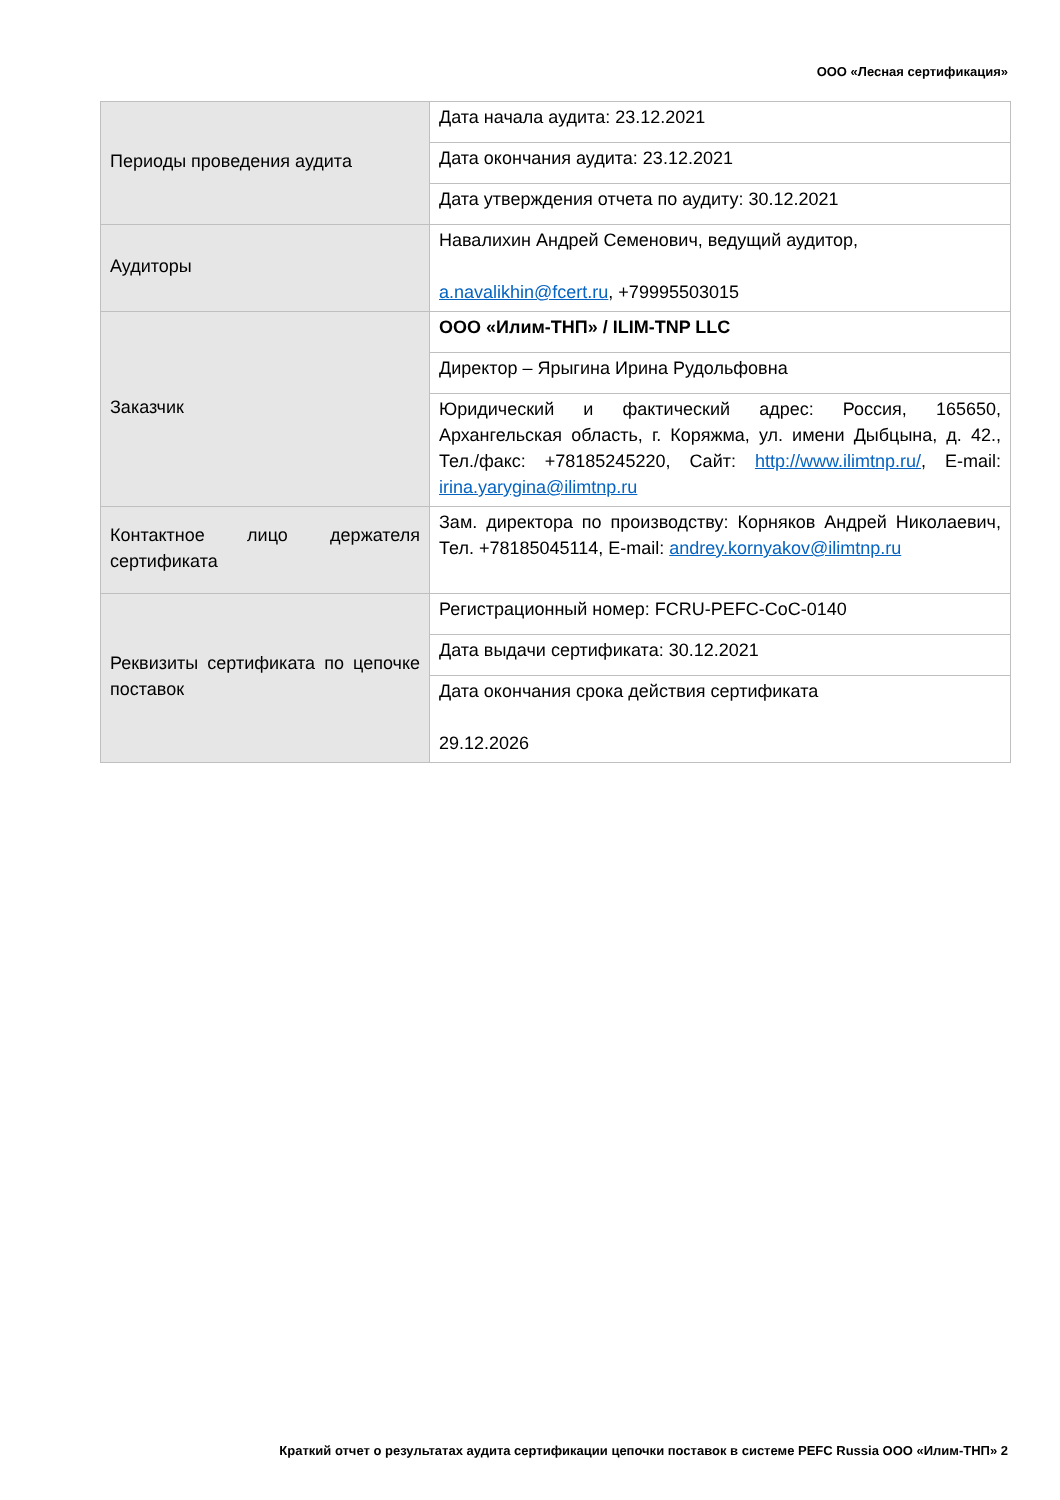ООО «Лесная сертификация»
| Периоды проведения аудита | Дата начала аудита: 23.12.2021 |
| | Дата окончания аудита: 23.12.2021 |
| | Дата утверждения отчета по аудиту: 30.12.2021 |
| Аудиторы | Навалихин Андрей Семенович, ведущий аудитор, a.navalikhin@fcert.ru , +79995503015 |
| Заказчик | ООО «Илим-ТНП» / ILIM-TNP LLC |
| | Директор – Ярыгина Ирина Рудольфовна |
| | Юридический и фактический адрес: Россия, 165650, Архангельская область, г. Коряжма, ул. имени Дыбцына, д. 42., Тел./факс: +78185245220, Сайт: http://www.ilimtnp.ru/ , E-mail: irina.yarygina@ilimtnp.ru |
| Контактное лицо держателя сертификата | Зам. директора по производству: Корняков Андрей Николаевич, Тел. +78185045114, E-mail: andrey.kornyakov@ilimtnp.ru |
| Реквизиты сертификата по цепочке поставок | Регистрационный номер: FCRU-PEFC-CoC-0140 |
| | Дата выдачи сертификата: 30.12.2021 |
| | Дата окончания срока действия сертификата 29.12.2026 |
Краткий отчет о результатах аудита сертификации цепочки поставок в системе PEFC Russia ООО «Илим-ТНП» 2